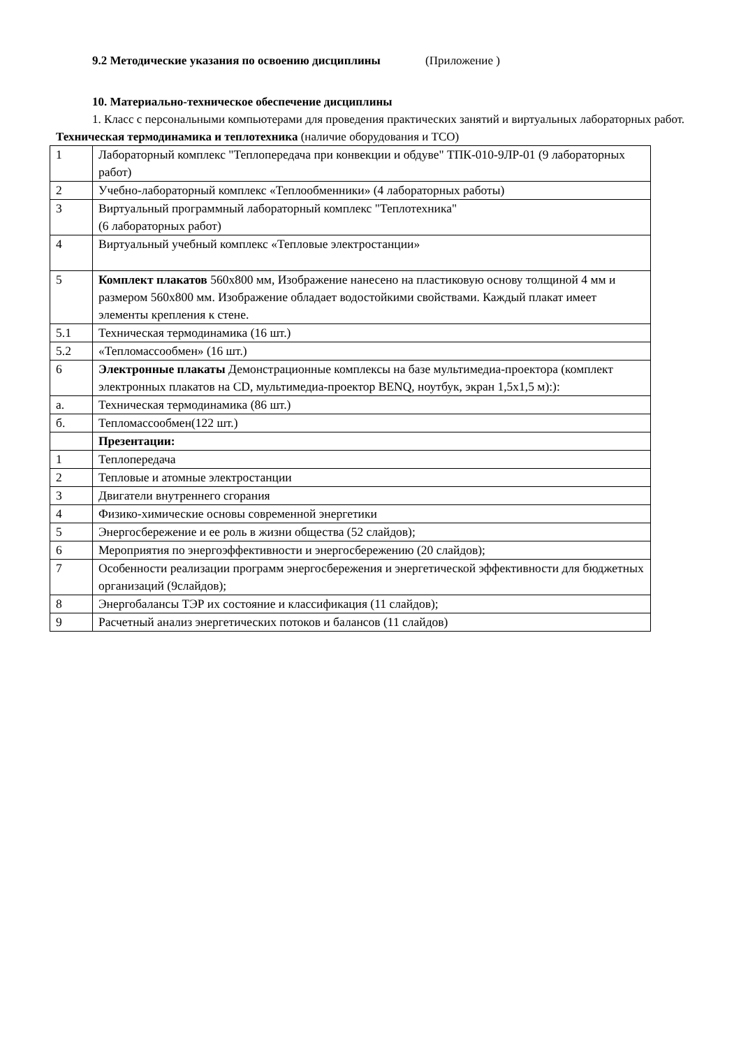9.2 Методические указания по освоению дисциплины (Приложение )
10. Материально-техническое обеспечение дисциплины
1. Класс с персональными компьютерами для проведения практических занятий и виртуальных лабораторных работ.
Техническая термодинамика и теплотехника (наличие оборудования и ТСО)
| 1 | Лабораторный комплекс "Теплопередача при конвекции и обдуве" ТПК-010-9ЛР-01 (9 лабораторных работ) |
| 2 | Учебно-лабораторный комплекс «Теплообменники» (4 лабораторных работы) |
| 3 | Виртуальный программный лабораторный комплекс "Теплотехника" (6 лабораторных работ) |
| 4 | Виртуальный учебный комплекс «Тепловые электростанции» |
| 5 | Комплект плакатов 560х800 мм, Изображение нанесено на пластиковую основу толщиной 4 мм и размером 560х800 мм. Изображение обладает водостойкими свойствами. Каждый плакат имеет элементы крепления к стене. |
| 5.1 | Техническая термодинамика (16 шт.) |
| 5.2 | «Тепломассообмен» (16 шт.) |
| 6 | Электронные плакаты Демонстрационные комплексы на базе мультимедиа-проектора (комплект электронных плакатов на CD, мультимедиа-проектор BENQ, ноутбук, экран 1,5х1,5 м):): |
| а. | Техническая термодинамика (86 шт.) |
| б. | Тепломассообмен(122 шт.) |
| | Презентации: |
| 1 | Теплопередача |
| 2 | Тепловые и атомные электростанции |
| 3 | Двигатели внутреннего сгорания |
| 4 | Физико-химические основы современной энергетики |
| 5 | Энергосбережение и ее роль в жизни общества (52 слайдов); |
| 6 | Мероприятия по энергоэффективности и энергосбережению (20 слайдов); |
| 7 | Особенности реализации программ энергосбережения и энергетической эффективности для бюджетных организаций (9слайдов); |
| 8 | Энергобалансы ТЭР их состояние и классификация (11 слайдов); |
| 9 | Расчетный анализ энергетических потоков и балансов (11 слайдов) |